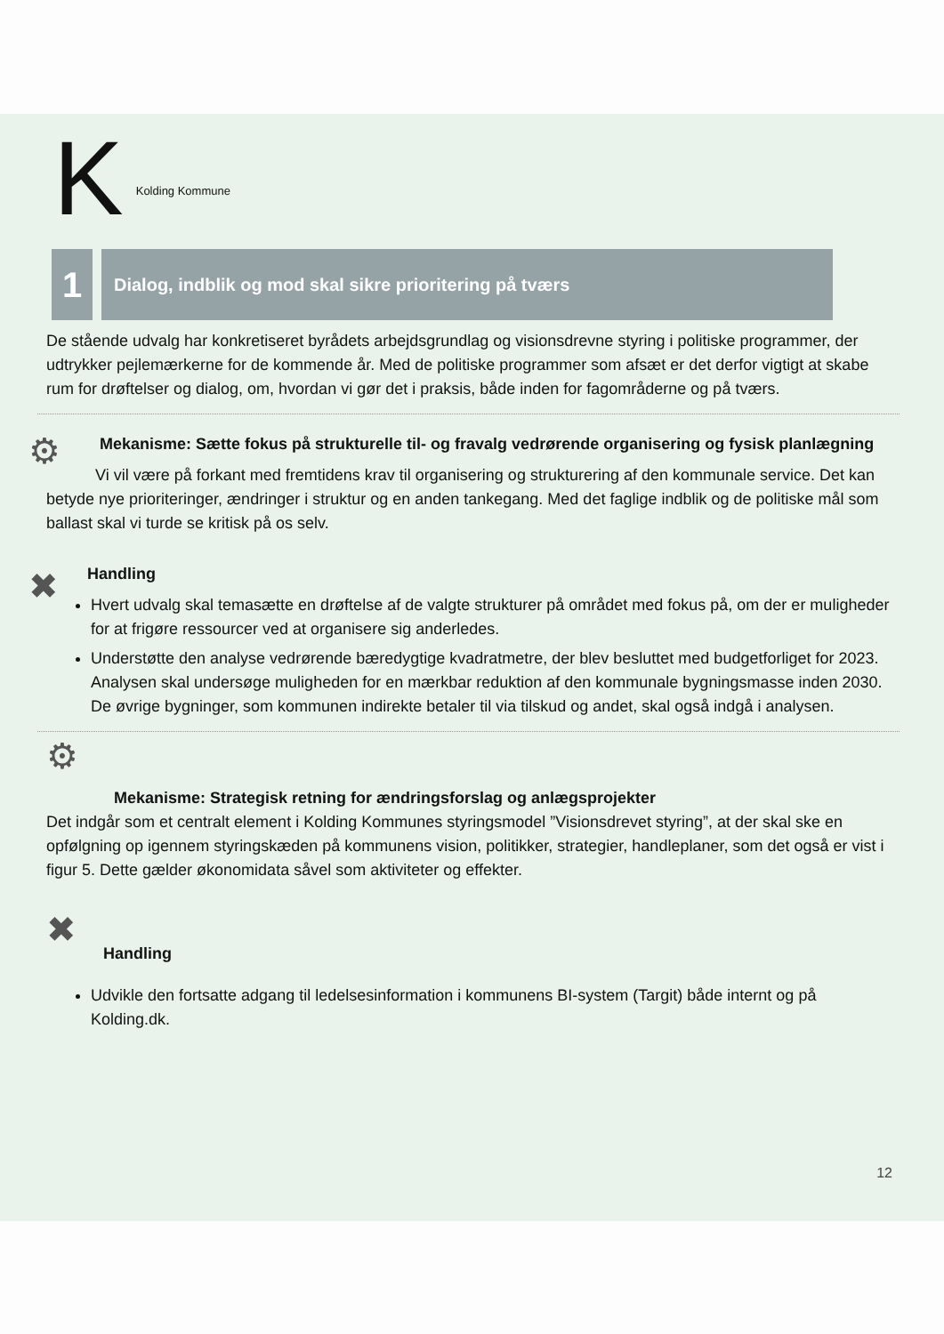K Kolding Kommune
1
Dialog, indblik og mod skal sikre prioritering på tværs
De stående udvalg har konkretiseret byrådets arbejdsgrundlag og visionsdrevne styring i politiske programmer, der udtrykker pejlemærkerne for de kommende år. Med de politiske programmer som afsæt er det derfor vigtigt at skabe rum for drøftelser og dialog, om, hvordan vi gør det i praksis, både inden for fagområderne og på tværs.
⚙
Mekanisme: Sætte fokus på strukturelle til- og fravalg vedrørende organisering og fysisk planlægning
Vi vil være på forkant med fremtidens krav til organisering og strukturering af den kommunale service. Det kan betyde nye prioriteringer, ændringer i struktur og en anden tankegang. Med det faglige indblik og de politiske mål som ballast skal vi turde se kritisk på os selv.
✖
Handling
Hvert udvalg skal temasætte en drøftelse af de valgte strukturer på området med fokus på, om der er muligheder for at frigøre ressourcer ved at organisere sig anderledes.
Understøtte den analyse vedrørende bæredygtige kvadratmetre, der blev besluttet med budgetforliget for 2023. Analysen skal undersøge muligheden for en mærkbar reduktion af den kommunale bygningsmasse inden 2030. De øvrige bygninger, som kommunen indirekte betaler til via tilskud og andet, skal også indgå i analysen.
⚙
Mekanisme: Strategisk retning for ændringsforslag og anlægsprojekter
Det indgår som et centralt element i Kolding Kommunes styringsmodel ”Visionsdrevet styring”, at der skal ske en opfølgning op igennem styringskæden på kommunens vision, politikker, strategier, handleplaner, som det også er vist i figur 5. Dette gælder økonomidata såvel som aktiviteter og effekter.
✖
Handling
Udvikle den fortsatte adgang til ledelsesinformation i kommunens BI-system (Targit) både internt og på Kolding.dk.
12